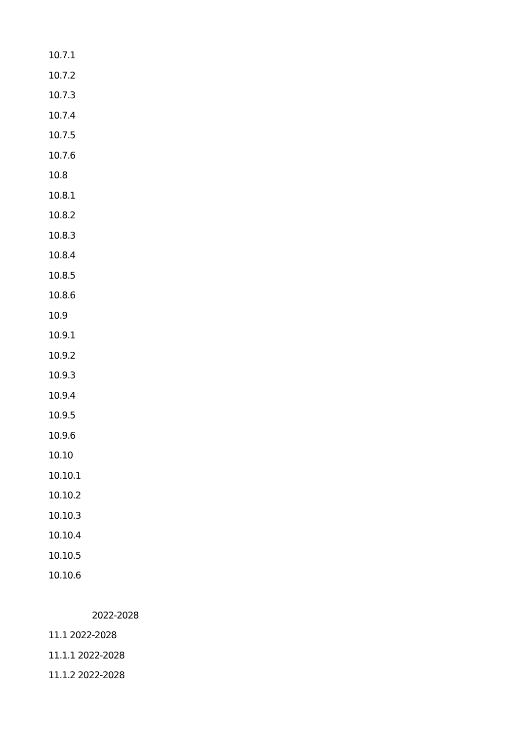10.7.1
10.7.2
10.7.3
10.7.4
10.7.5
10.7.6
10.8
10.8.1
10.8.2
10.8.3
10.8.4
10.8.5
10.8.6
10.9
10.9.1
10.9.2
10.9.3
10.9.4
10.9.5
10.9.6
10.10
10.10.1
10.10.2
10.10.3
10.10.4
10.10.5
10.10.6
2022-2028
11.1 2022-2028
11.1.1 2022-2028
11.1.2 2022-2028